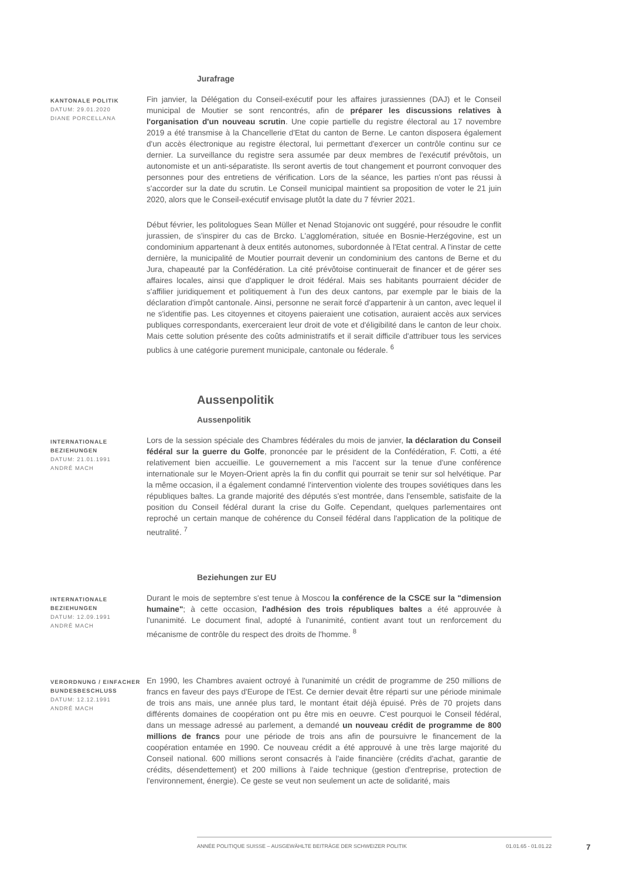Jurafrage
KANTONALE POLITIK
DATUM: 29.01.2020
DIANE PORCELLANA
Fin janvier, la Délégation du Conseil-exécutif pour les affaires jurassiennes (DAJ) et le Conseil municipal de Moutier se sont rencontrés, afin de préparer les discussions relatives à l'organisation d'un nouveau scrutin. Une copie partielle du registre électoral au 17 novembre 2019 a été transmise à la Chancellerie d'Etat du canton de Berne. Le canton disposera également d'un accès électronique au registre électoral, lui permettant d'exercer un contrôle continu sur ce dernier. La surveillance du registre sera assumée par deux membres de l'exécutif prévôtois, un autonomiste et un anti-séparatiste. Ils seront avertis de tout changement et pourront convoquer des personnes pour des entretiens de vérification. Lors de la séance, les parties n'ont pas réussi à s'accorder sur la date du scrutin. Le Conseil municipal maintient sa proposition de voter le 21 juin 2020, alors que le Conseil-exécutif envisage plutôt la date du 7 février 2021.
Début février, les politologues Sean Müller et Nenad Stojanovic ont suggéré, pour résoudre le conflit jurassien, de s'inspirer du cas de Brcko. L'agglomération, située en Bosnie-Herzégovine, est un condominium appartenant à deux entités autonomes, subordonnée à l'Etat central. A l'instar de cette dernière, la municipalité de Moutier pourrait devenir un condominium des cantons de Berne et du Jura, chapeauté par la Confédération. La cité prévôtoise continuerait de financer et de gérer ses affaires locales, ainsi que d'appliquer le droit fédéral. Mais ses habitants pourraient décider de s'affilier juridiquement et politiquement à l'un des deux cantons, par exemple par le biais de la déclaration d'impôt cantonale. Ainsi, personne ne serait forcé d'appartenir à un canton, avec lequel il ne s'identifie pas. Les citoyennes et citoyens paieraient une cotisation, auraient accès aux services publiques correspondants, exerceraient leur droit de vote et d'éligibilité dans le canton de leur choix. Mais cette solution présente des coûts administratifs et il serait difficile d'attribuer tous les services publics à une catégorie purement municipale, cantonale ou féderale. <sup>6</sup>
Aussenpolitik
Aussenpolitik
INTERNATIONALE BEZIEHUNGEN
DATUM: 21.01.1991
ANDRÉ MACH
Lors de la session spéciale des Chambres fédérales du mois de janvier, la déclaration du Conseil fédéral sur la guerre du Golfe, prononcée par le président de la Confédération, F. Cotti, a été relativement bien accueillie. Le gouvernement a mis l'accent sur la tenue d'une conférence internationale sur le Moyen-Orient après la fin du conflit qui pourrait se tenir sur sol helvétique. Par la même occasion, il a également condamné l'intervention violente des troupes soviétiques dans les républiques baltes. La grande majorité des députés s'est montrée, dans l'ensemble, satisfaite de la position du Conseil fédéral durant la crise du Golfe. Cependant, quelques parlementaires ont reproché un certain manque de cohérence du Conseil fédéral dans l'application de la politique de neutralité. <sup>7</sup>
Beziehungen zur EU
INTERNATIONALE BEZIEHUNGEN
DATUM: 12.09.1991
ANDRÉ MACH
Durant le mois de septembre s'est tenue à Moscou la conférence de la CSCE sur la "dimension humaine"; à cette occasion, l'adhésion des trois républiques baltes a été approuvée à l'unanimité. Le document final, adopté à l'unanimité, contient avant tout un renforcement du mécanisme de contrôle du respect des droits de l'homme. <sup>8</sup>
VERORDNUNG / EINFACHER BUNDESBESCHLUSS
DATUM: 12.12.1991
ANDRÉ MACH
En 1990, les Chambres avaient octroyé à l'unanimité un crédit de programme de 250 millions de francs en faveur des pays d'Europe de l'Est. Ce dernier devait être réparti sur une période minimale de trois ans mais, une année plus tard, le montant était déjà épuisé. Près de 70 projets dans différents domaines de coopération ont pu être mis en oeuvre. C'est pourquoi le Conseil fédéral, dans un message adressé au parlement, a demandé un nouveau crédit de programme de 800 millions de francs pour une période de trois ans afin de poursuivre le financement de la coopération entamée en 1990. Ce nouveau crédit a été approuvé à une très large majorité du Conseil national. 600 millions seront consacrés à l'aide financière (crédits d'achat, garantie de crédits, désendettement) et 200 millions à l'aide technique (gestion d'entreprise, protection de l'environnement, énergie). Ce geste se veut non seulement un acte de solidarité, mais
ANNÉE POLITIQUE SUISSE – AUSGEWÄHLTE BEITRÄGE DER SCHWEIZER POLITIK 01.01.65 - 01.01.22
7